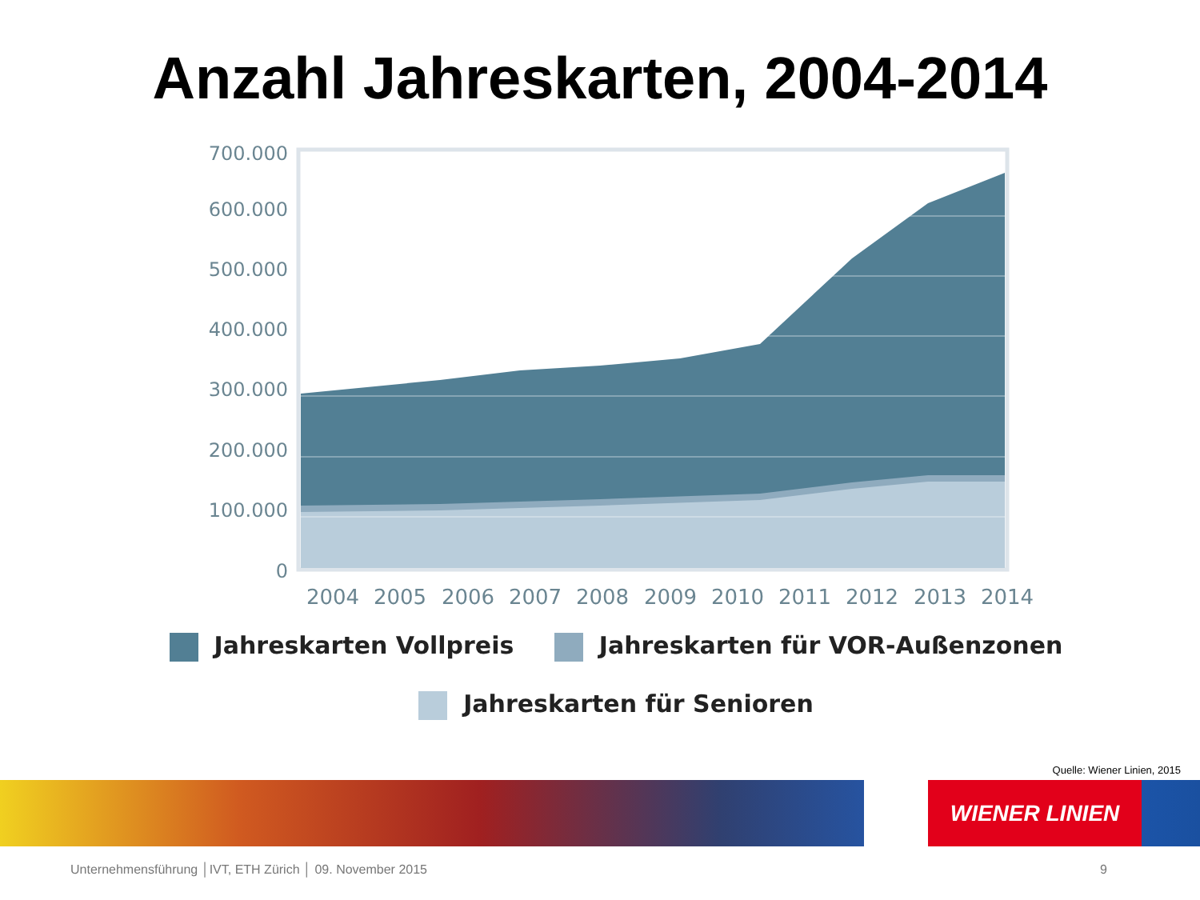Anzahl Jahreskarten, 2004-2014
700.000
600.000
500.000
400.000
300.000
200.000
100.000
0
2004
2005
2006
2007
2008
2009
2010
2011
2012
2013
2014
Jahreskarten Vollpreis Jahreskarten für VOR-Außenzonen
Jahreskarten für Senioren
Quelle: Wiener Linien, 2015
WIENER LINIEN
Unternehmensführung │IVT, ETH Zürich │ 09. November 2015
9